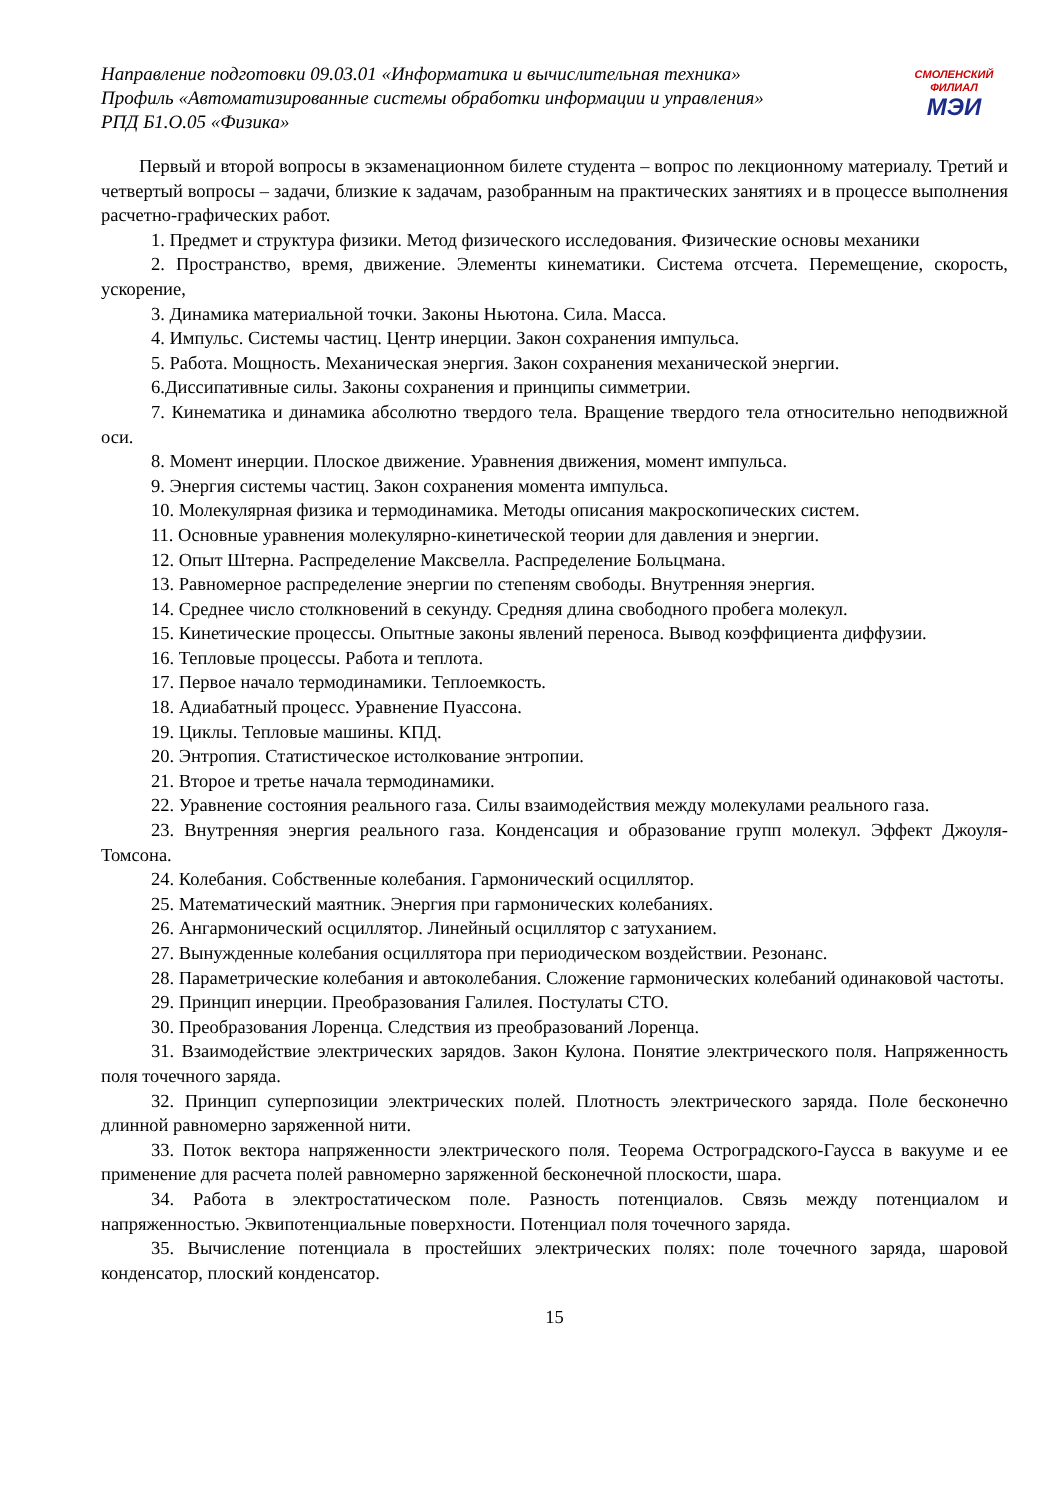Направление подготовки 09.03.01 «Информатика и вычислительная техника»
Профиль «Автоматизированные системы обработки информации и управления»
РПД Б1.О.05 «Физика»
СМОЛЕНСКИЙ
ФИЛИАЛ
МЭИ
Первый и второй вопросы в экзаменационном билете студента – вопрос по лекционному материалу. Третий и четвертый вопросы – задачи, близкие к задачам, разобранным на практических занятиях и в процессе выполнения расчетно-графических работ.
1. Предмет и структура физики. Метод физического исследования. Физические основы механики
2. Пространство, время, движение. Элементы кинематики. Система отсчета. Перемещение, скорость, ускорение,
3. Динамика материальной точки. Законы Ньютона. Сила. Масса.
4. Импульс. Системы частиц. Центр инерции. Закон сохранения импульса.
5. Работа. Мощность. Механическая энергия. Закон сохранения механической энергии.
6.Диссипативные силы. Законы сохранения и принципы симметрии.
7. Кинематика и динамика абсолютно твердого тела. Вращение твердого тела относительно неподвижной оси.
8. Момент инерции. Плоское движение. Уравнения движения, момент импульса.
9. Энергия системы частиц. Закон сохранения момента импульса.
10. Молекулярная физика и термодинамика. Методы описания макроскопических систем.
11. Основные уравнения молекулярно-кинетической теории для давления и энергии.
12. Опыт Штерна. Распределение Максвелла. Распределение Больцмана.
13. Равномерное распределение энергии по степеням свободы. Внутренняя энергия.
14. Среднее число столкновений в секунду. Средняя длина свободного пробега молекул.
15. Кинетические процессы. Опытные законы явлений переноса. Вывод коэффициента диффузии.
16. Тепловые процессы. Работа и теплота.
17. Первое начало термодинамики. Теплоемкость.
18. Адиабатный процесс. Уравнение Пуассона.
19. Циклы. Тепловые машины. КПД.
20. Энтропия. Статистическое истолкование энтропии.
21. Второе и третье начала термодинамики.
22. Уравнение состояния реального газа. Силы взаимодействия между молекулами реального газа.
23. Внутренняя энергия реального газа. Конденсация и образование групп молекул. Эффект Джоуля-Томсона.
24. Колебания. Собственные колебания. Гармонический осциллятор.
25. Математический маятник. Энергия при гармонических колебаниях.
26. Ангармонический осциллятор. Линейный осциллятор с затуханием.
27. Вынужденные колебания осциллятора при периодическом воздействии. Резонанс.
28. Параметрические колебания и автоколебания. Сложение гармонических колебаний одинаковой частоты.
29. Принцип инерции. Преобразования Галилея. Постулаты СТО.
30. Преобразования Лоренца. Следствия из преобразований Лоренца.
31. Взаимодействие электрических зарядов. Закон Кулона. Понятие электрического поля. Напряженность поля точечного заряда.
32. Принцип суперпозиции электрических полей. Плотность электрического заряда. Поле бесконечно длинной равномерно заряженной нити.
33. Поток вектора напряженности электрического поля. Теорема Остроградского-Гаусса в вакууме и ее применение для расчета полей равномерно заряженной бесконечной плоскости, шара.
34. Работа в электростатическом поле. Разность потенциалов. Связь между потенциалом и напряженностью. Эквипотенциальные поверхности. Потенциал поля точечного заряда.
35. Вычисление потенциала в простейших электрических полях: поле точечного заряда, шаровой конденсатор, плоский конденсатор.
15